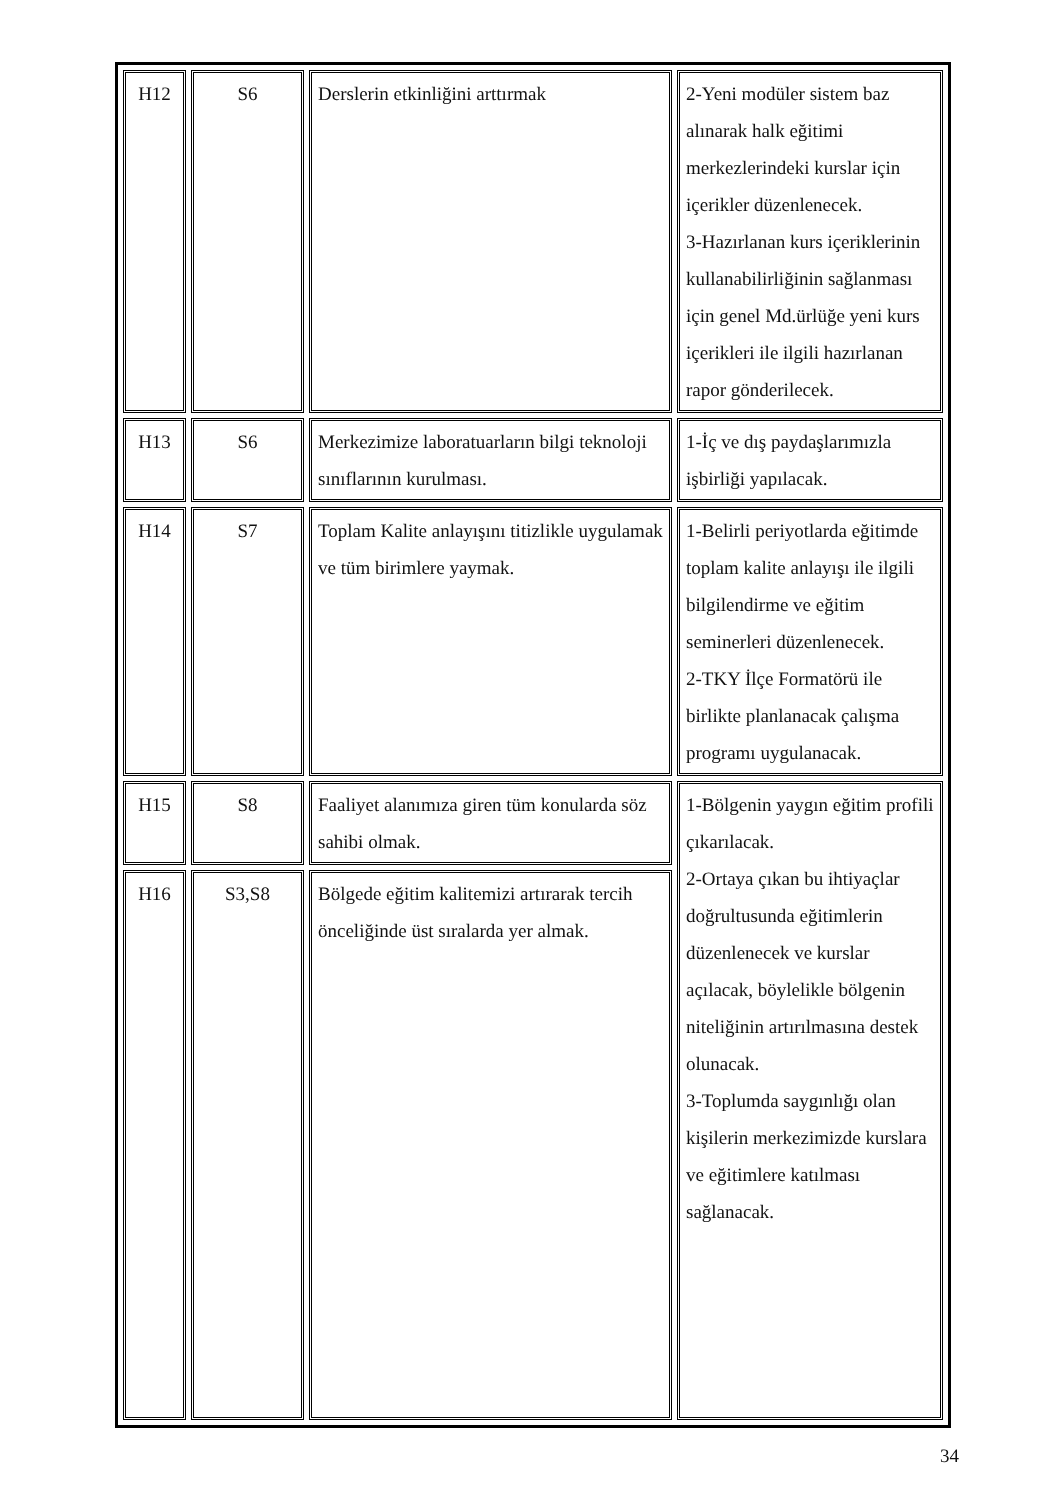| H12 | S6 | Derslerin etkinliğini arttırmak | 2-Yeni modüler sistem baz alınarak halk eğitimi merkezlerindeki kurslar için içerikler düzenlenecek. 3-Hazırlanan kurs içeriklerinin kullanabilirliğinin sağlanması için genel Md.ürlüğe yeni kurs içerikleri ile ilgili hazırlanan rapor gönderilecek. |
| H13 | S6 | Merkezimize laboratuarların bilgi teknoloji sınıflarının kurulması. | 1-İç ve dış paydaşlarımızla işbirliği yapılacak. |
| H14 | S7 | Toplam Kalite anlayışını titizlikle uygulamak ve tüm birimlere yaymak. | 1-Belirli periyotlarda eğitimde toplam kalite anlayışı ile ilgili bilgilendirme ve eğitim seminerleri düzenlenecek. 2-TKY İlçe Formatörü ile birlikte planlanacak çalışma programı uygulanacak. |
| H15 | S8 | Faaliyet alanımıza giren tüm konularda söz sahibi olmak. | 1-Bölgenin yaygın eğitim profili çıkarılacak. 2-Ortaya çıkan bu ihtiyaçlar doğrultusunda eğitimlerin düzenlenecek ve kurslar açılacak, böylelikle bölgenin niteliğinin artırılmasına destek olunacak. 3-Toplumda saygınlığı olan kişilerin merkezimizde kurslara ve eğitimlere katılması sağlanacak. |
| H16 | S3,S8 | Bölgede eğitim kalitemizi artırarak tercih önceliğinde üst sıralarda yer almak. | |
34